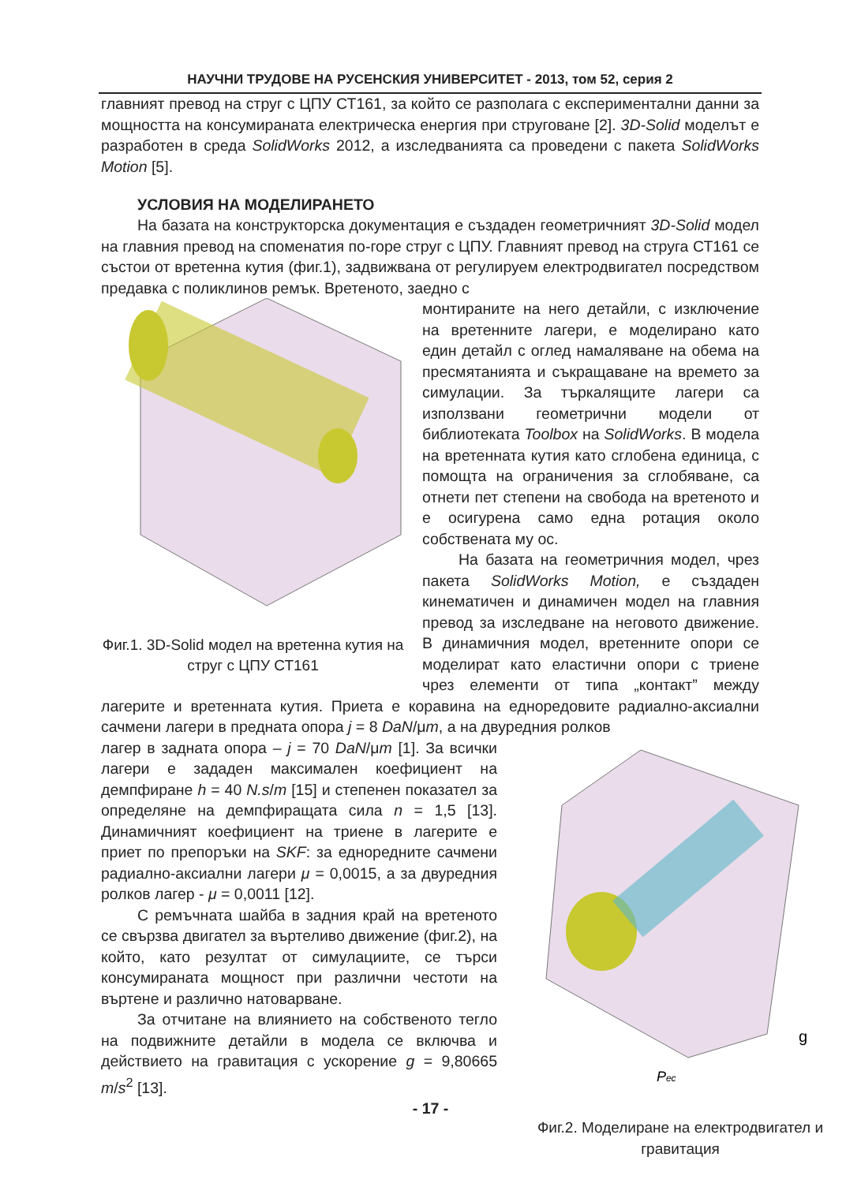НАУЧНИ ТРУДОВЕ НА РУСЕНСКИЯ УНИВЕРСИТЕТ - 2013, том 52, серия 2
главният превод на струг с ЦПУ СТ161, за който се разполага с експериментални данни за мощността на консумираната електрическа енергия при струговане [2]. 3D-Solid моделът е разработен в среда SolidWorks 2012, а изследванията са проведени с пакета SolidWorks Motion [5].
УСЛОВИЯ НА МОДЕЛИРАНЕТО
На базата на конструкторска документация е създаден геометричният 3D-Solid модел на главния превод на споменатия по-горе струг с ЦПУ. Главният превод на струга СТ161 се състои от вретенна кутия (фиг.1), задвижвана от регулируем електродвигател посредством предавка с поликлинов ремък. Вретеното, заедно с
Фиг.1. 3D-Solid модел на вретенна кутия на струг с ЦПУ СТ161
монтираните на него детайли, с изключение на вретенните лагери, е моделирано като един детайл с оглед намаляване на обема на пресмятанията и съкращаване на времето за симулации. За търкалящите лагери са използвани геометрични модели от библиотеката Toolbox на SolidWorks. В модела на вретенната кутия като сглобена единица, с помощта на ограничения за сглобяване, са отнети пет степени на свобода на вретеното и е осигурена само една ротация около собствената му ос.
На базата на геометричния модел, чрез пакета SolidWorks Motion, е създаден кинематичен и динамичен модел на главния превод за изследване на неговото движение. В динамичния модел, вретенните опори се моделират като еластични опори с триене чрез елементи от типа „контакт” между лагерите и вретенната кутия. Приета е коравина на еднoредовите радиално-аксиални сачмени лагери в предната опора j = 8 DaN/μm, а на двуредния ролков
Pес
g
Фиг.2. Моделиране на електродвигател и гравитация
лагер в задната опора – j = 70 DaN/μm [1]. За всички лагери е зададен максимален коефициент на демпфиране h = 40 N.s/m [15] и степенен показател за определяне на демпфиращата сила n = 1,5 [13]. Динамичният коефициент на триене в лагерите е приет по препоръки на SKF: за еднoредните сачмени радиално-аксиални лагери μ = 0,0015, а за двуредния ролков лагер - μ = 0,0011 [12].
С ремъчната шайба в задния край на вретеното се свързва двигател за въртеливо движение (фиг.2), на който, като резултат от симулациите, се търси консумираната мощност при различни честоти на въртене и различно натоварване.
За отчитане на влиянието на собственото тегло на подвижните детайли в модела се включва и действието на гравитация с ускорение g = 9,80665 m/s<sup>2</sup> [13].
- 17 -